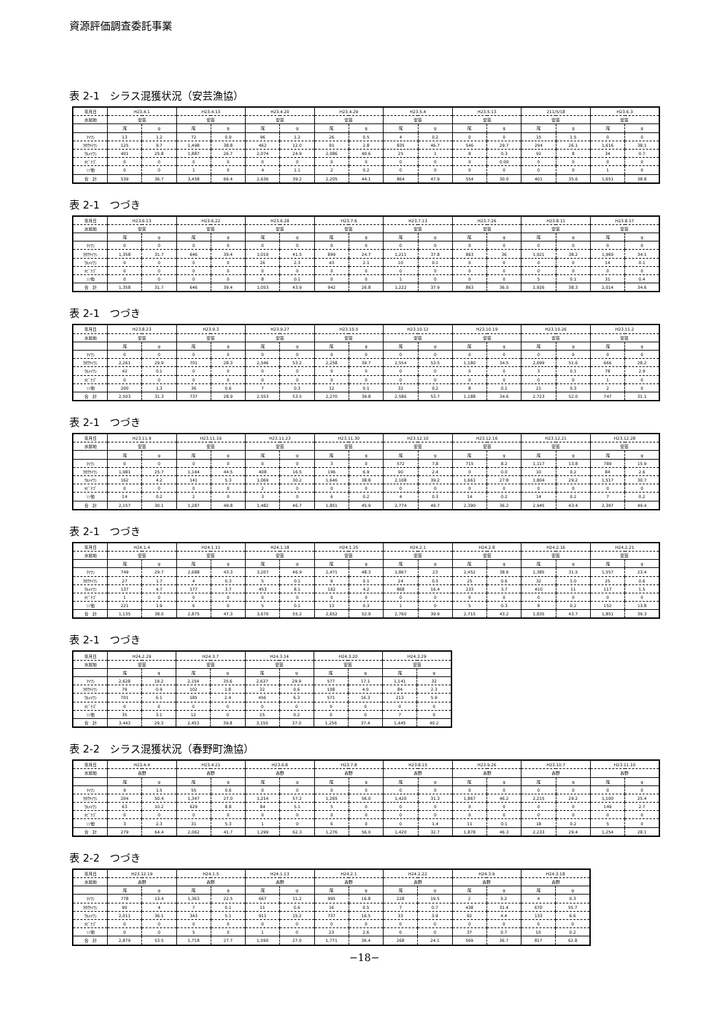資源評価調査委託事業
表 2-1　シラス混獲状況（安芸漁協）
| 年月日 | H23.4.1 | | H23.4.13 | | H23.4.20 | | H23.4.29 | | H23.5.4 | | H23.5.13 | | 211/5/18 | | H23.6.3 | |
| --- | --- | --- | --- | --- | --- | --- | --- | --- | --- | --- | --- | --- | --- | --- | --- | --- |
| 水揚地 | 安芸 | | 安芸 | | 安芸 | | 安芸 | | 安芸 | | 安芸 | | 安芸 | | 安芸 | |
| | 尾 | g | 尾 | g | 尾 | g | 尾 | g | 尾 | g | 尾 | g | 尾 | g | 尾 | g |
| ﾏｲﾜｼ | 13 | 1.2 | 72 | 0.9 | 96 | 1.2 | 26 | 0.5 | 4 | 0.2 | 0 | 0 | 15 | 1.5 | 0 | 0 |
| ｶﾀｸﾁｲﾜｼ | 125 | 9.7 | 1,498 | 38.8 | 462 | 12.0 | 91 | 2.8 | 835 | 46.7 | 546 | 29.7 | 294 | 26.1 | 1,616 | 38.1 |
| ｳﾙﾒｲﾜｼ | 401 | 25.8 | 1,887 | 26.7 | 2,074 | 24.9 | 2,086 | 40.6 | 25 | 1 | 8 | 0.3 | 92 | 8 | 34 | 0.7 |
| ｷﾋﾞﾅｺﾞ | 0 | 0 | 0 | 0 | 0 | 0 | 0 | 0 | 0 | 0 | 0 | 0.00 | 0 | 0 | 0 | 0 |
| ｿﾉ他 | 0 | 0 | 1 | 0 | 4 | 1.1 | 2 | 0.2 | 0 | 0 | 0 | 0 | 0 | 0 | 1 | 0 |
| 合 計 | 539 | 36.7 | 3,458 | 66.4 | 2,636 | 39.2 | 2,205 | 44.1 | 864 | 47.9 | 554 | 30.0 | 401 | 35.6 | 1,651 | 38.8 |
表 2-1　つづき
| 年月日 | H23.6.13 | | H23.6.22 | | H23.6.28 | | H23.7.6 | | H23.7.13 | | H23.7.26 | | H23.8.11 | | H23.8.17 | |
| --- | --- | --- | --- | --- | --- | --- | --- | --- | --- | --- | --- | --- | --- | --- | --- | --- |
| 水揚地 | 安芸 | | 安芸 | | 安芸 | | 安芸 | | 安芸 | | 安芸 | | 安芸 | | 安芸 | |
| | 尾 | g | 尾 | g | 尾 | g | 尾 | g | 尾 | g | 尾 | g | 尾 | g | 尾 | g |
| ﾏｲﾜｼ | 0 | 0 | 0 | 0 | 0 | 0 | 0 | 0 | 0 | 0 | 0 | 0 | 0 | 0 | 0 | 0 |
| ｶﾀｸﾁｲﾜｼ | 1,358 | 31.7 | 646 | 39.4 | 1,019 | 41.5 | 899 | 24.7 | 1,211 | 37.8 | 863 | 36 | 1,921 | 38.2 | 1,969 | 34.1 |
| ｳﾙﾒｲﾜｼ | 0 | 0 | 0 | 0 | 26 | 2.3 | 43 | 2.1 | 10 | 0.1 | 0 | 0 | 0 | 0 | 14 | 0.1 |
| ｷﾋﾞﾅｺﾞ | 0 | 0 | 0 | 0 | 0 | 0 | 0 | 0 | 0 | 0 | 0 | 0 | 0 | 0 | 0 | 0 |
| ｿﾉ他 | 0 | 0 | 0 | 0 | 8 | 0.1 | 0 | 0 | 1 | 0 | 0 | 0 | 5 | 0.1 | 31 | 0.4 |
| 合 計 | 1,358 | 31.7 | 646 | 39.4 | 1,053 | 43.9 | 942 | 26.8 | 1,222 | 37.9 | 863 | 36.0 | 1,926 | 38.3 | 2,014 | 34.6 |
表 2-1　つづき
| 年月日 | H23.8.23 | | H23.9.3 | | H23.9.27 | | H23.10.5 | | H23.10.12 | | H23.10.19 | | H23.10.26 | | H23.11.2 | |
| --- | --- | --- | --- | --- | --- | --- | --- | --- | --- | --- | --- | --- | --- | --- | --- | --- |
| 水揚地 | 安芸 | | 安芸 | | 安芸 | | 安芸 | | 安芸 | | 安芸 | | 安芸 | | 安芸 | |
| | 尾 | g | 尾 | g | 尾 | g | 尾 | g | 尾 | g | 尾 | g | 尾 | g | 尾 | g |
| ﾏｲﾜｼ | 0 | 0 | 0 | 0 | 0 | 0 | 0 | 0 | 0 | 0 | 0 | 0 | 0 | 0 | 0 | 0 |
| ｶﾀｸﾁｲﾜｼ | 2,261 | 29.9 | 701 | 28.3 | 2,546 | 53.2 | 2,258 | 39.7 | 2,554 | 53.5 | 1,180 | 34.5 | 2,699 | 51.6 | 666 | 28.2 |
| ｳﾙﾒｲﾜｼ | 42 | 0.1 | 0 | 0 | 0 | 0 | 0 | 0 | 0 | 0 | 0 | 0 | 3 | 0.1 | 78 | 2.9 |
| ｷﾋﾞﾅｺﾞ | 0 | 0 | 0 | 0 | 0 | 0 | 0 | 0 | 0 | 0 | 0 | 0 | 0 | 0 | 1 | 0 |
| ｿﾉ他 | 200 | 1.3 | 36 | 0.6 | 7 | 0.3 | 12 | 0.1 | 32 | 0.2 | 8 | 0.1 | 21 | 0.3 | 2 | 0 |
| 合 計 | 2,503 | 31.3 | 737 | 28.9 | 2,553 | 53.5 | 2,270 | 39.8 | 2,586 | 53.7 | 1,188 | 34.6 | 2,723 | 52.0 | 747 | 31.1 |
表 2-1　つづき
| 年月日 | H23.11.9 | | H23.11.16 | | H23.11.23 | | H23.11.30 | | H23.12.10 | | H23.12.16 | | H23.12.21 | | H23.12.28 | |
| --- | --- | --- | --- | --- | --- | --- | --- | --- | --- | --- | --- | --- | --- | --- | --- | --- |
| 水揚地 | 安芸 | | 安芸 | | 安芸 | | 安芸 | | 安芸 | | 安芸 | | 安芸 | | 安芸 | |
| | 尾 | g | 尾 | g | 尾 | g | 尾 | g | 尾 | g | 尾 | g | 尾 | g | 尾 | g |
| ﾏｲﾜｼ | 0 | 0 | 0 | 0 | 0 | 0 | 3 | 0 | 572 | 7.8 | 715 | 8.2 | 1,117 | 13.8 | 789 | 15.9 |
| ｶﾀｸﾁｲﾜｼ | 1,981 | 25.7 | 1,144 | 44.5 | 408 | 16.5 | 196 | 6.9 | 90 | 2.4 | 0 | 0.0 | 10 | 0.2 | 84 | 2.6 |
| ｳﾙﾒｲﾜｼ | 162 | 4.2 | 141 | 5.3 | 1,069 | 30.2 | 1,646 | 38.8 | 2,108 | 39.2 | 1,661 | 27.8 | 1,804 | 29.2 | 1,517 | 30.7 |
| ｷﾋﾞﾅｺﾞ | 0 | 0 | 0 | 0 | 2 | 0 | 0 | 0 | 0 | 0 | 0 | 0 | 0 | 0 | 0 | 0 |
| ｿﾉ他 | 14 | 0.2 | 2 | 0 | 3 | 0 | 6 | 0.2 | 4 | 0.3 | 14 | 0.2 | 14 | 0.2 | 7 | 0.2 |
| 合 計 | 2,157 | 30.1 | 1,287 | 49.8 | 1,482 | 46.7 | 1,851 | 45.9 | 2,774 | 49.7 | 2,390 | 36.2 | 2,945 | 43.4 | 2,397 | 49.4 |
表 2-1　つづき
| 年月日 | H24.1.4 | | H24.1.11 | | H24.1.18 | | H24.1.25 | | H24.2.1 | | H24.2.8 | | H24.2.16 | | H24.2.21 | |
| --- | --- | --- | --- | --- | --- | --- | --- | --- | --- | --- | --- | --- | --- | --- | --- | --- |
| 水揚地 | 安芸 | | 安芸 | | 安芸 | | 安芸 | | 安芸 | | 安芸 | | 安芸 | | 安芸 | |
| | 尾 | g | 尾 | g | 尾 | g | 尾 | g | 尾 | g | 尾 | g | 尾 | g | 尾 | g |
| ﾏｲﾜｼ | 749 | 29.7 | 2,688 | 43.3 | 3,207 | 46.9 | 2,471 | 48.3 | 1,867 | 23 | 2,452 | 38.6 | 1,385 | 31.5 | 1,557 | 23.4 |
| ｶﾀｸﾁｲﾜｼ | 27 | 1.7 | 4 | 0.3 | 5 | 0.1 | 6 | 0.1 | 24 | 0.5 | 25 | 0.6 | 32 | 1.0 | 25 | 0.6 |
| ｳﾙﾒｲﾜｼ | 137 | 4.7 | 177 | 3.7 | 453 | 8.1 | 162 | 4.2 | 868 | 16.4 | 233 | 3.7 | 410 | 11 | 117 | 1.5 |
| ｷﾋﾞﾅｺﾞ | 1 | 0 | 0 | 0 | 0 | 0 | 0 | 0 | 0 | 0 | 0 | 0 | 0 | 0 | 0 | 0 |
| ｿﾉ他 | 221 | 1.9 | 6 | 0 | 5 | 0.1 | 13 | 0.3 | 1 | 0 | 5 | 0.3 | 8 | 0.2 | 152 | 13.8 |
| 合 計 | 1,135 | 38.0 | 2,875 | 47.3 | 3,670 | 55.2 | 2,652 | 52.9 | 2,760 | 39.9 | 2,715 | 43.2 | 1,835 | 43.7 | 1,851 | 39.3 |
表 2-1　つづき
| 年月日 | H24.2.29 | | H24.3.7 | | H24.3.14 | | H24.3.20 | | H24.3.29 | |
| --- | --- | --- | --- | --- | --- | --- | --- | --- | --- | --- |
| 水揚地 | 安芸 | | 安芸 | | 安芸 | | 安芸 | | 安芸 | |
| | 尾 | g | 尾 | g | 尾 | g | 尾 | g | 尾 | g |
| ﾏｲﾜｼ | 2,628 | 19.2 | 2,154 | 35.6 | 2,637 | 29.9 | 577 | 17.1 | 1,141 | 32 |
| ｶﾀｸﾁｲﾜｼ | 79 | 0.9 | 102 | 1.8 | 32 | 0.6 | 108 | 4.0 | 84 | 2.3 |
| ｳﾙﾒｲﾜｼ | 701 | 6.1 | 185 | 2.4 | 456 | 6.3 | 571 | 16.3 | 213 | 5.9 |
| ｷﾋﾞﾅｺﾞ | 0 | 0 | 0 | 0 | 0 | 0 | 0 | 0 | 0 | 0 |
| ｿﾉ他 | 35 | 3.1 | 12 | 0 | 25 | 0.2 | 0 | 0 | 7 | 0 |
| 合 計 | 3,443 | 29.3 | 2,453 | 39.8 | 3,150 | 37.0 | 1,256 | 37.4 | 1,445 | 40.2 |
表 2-2　シラス混獲状況（春野町漁協）
| 年月日 | H23.4.4 | | H23.4.21 | | H23.6.8 | | H23.7.8 | | H23.8.15 | | H23.9.26 | | H23.10.7 | | H23.11.10 | |
| --- | --- | --- | --- | --- | --- | --- | --- | --- | --- | --- | --- | --- | --- | --- | --- | --- |
| 水揚地 | 春野 | | 春野 | | 春野 | | 春野 | | 春野 | | 春野 | | 春野 | | 春野 | |
| | 尾 | g | 尾 | g | 尾 | g | 尾 | g | 尾 | g | 尾 | g | 尾 | g | 尾 | g |
| ﾏｲﾜｼ | 9 | 1.5 | 55 | 0.6 | 0 | 0 | 0 | 0 | 0 | 0 | 0 | 0 | 0 | 0 | 0 | 0 |
| ｶﾀｸﾁｲﾜｼ | 204 | 50.4 | 1,347 | 27.0 | 1,214 | 57.2 | 1,265 | 56.0 | 1,420 | 31.3 | 1,867 | 46.2 | 2,215 | 29.2 | 1,100 | 25.4 |
| ｳﾙﾒｲﾜｼ | 63 | 10.2 | 629 | 8.8 | 84 | 5.1 | 5 | 0 | 0 | 0 | 0 | 0 | 0 | 0 | 149 | 2.7 |
| ｷﾋﾞﾅｺﾞ | 0 | 0 | 0 | 0 | 0 | 0 | 0 | 0 | 0 | 0 | 0 | 0 | 0 | 0 | 0 | 0 |
| ｿﾉ他 | 3 | 2.3 | 31 | 5.3 | 1 | 0 | 6 | 0 | 0 | 1.4 | 11 | 0.1 | 18 | 0.2 | 5 | 0 |
| 合 計 | 279 | 64.4 | 2,062 | 41.7 | 1,299 | 62.3 | 1,276 | 56.0 | 1,420 | 32.7 | 1,878 | 46.3 | 2,233 | 29.4 | 1,254 | 28.1 |
表 2-2　つづき
| 年月日 | H23.12.19 | | H24.1.5 | | H24.1.13 | | H24.2.1 | | H24.2.22 | | H24.3.9 | | H24.3.18 | |
| --- | --- | --- | --- | --- | --- | --- | --- | --- | --- | --- | --- | --- | --- | --- |
| 水揚地 | 春野 | | 春野 | | 春野 | | 春野 | | 春野 | | 春野 | | 春野 | |
| | 尾 | g | 尾 | g | 尾 | g | 尾 | g | 尾 | g | 尾 | g | 尾 | g |
| ﾏｲﾜｼ | 778 | 13.4 | 1,363 | 22.5 | 667 | 11.2 | 995 | 16.8 | 228 | 19.5 | 2 | 0.2 | 4 | 0.3 |
| ｶﾀｸﾁｲﾜｼ | 90 | 4 | 7 | 0.1 | 11 | 0.6 | 16 | 0.5 | 7 | 0.7 | 438 | 31.4 | 670 | 55.7 |
| ｳﾙﾒｲﾜｼ | 2,011 | 36.1 | 343 | 5.1 | 911 | 15.2 | 737 | 16.5 | 33 | 3.9 | 92 | 4.4 | 133 | 6.6 |
| ｷﾋﾞﾅｺﾞ | 0 | 0 | 0 | 0 | 0 | 0 | 0 | 0 | 0 | 0 | 0 | 0 | 0 | 0 |
| ｿﾉ他 | 0 | 0 | 5 | 0 | 1 | 0 | 23 | 2.6 | 0 | 0 | 37 | 0.7 | 10 | 0.2 |
| 合 計 | 2,879 | 53.5 | 1,718 | 27.7 | 1,590 | 27.0 | 1,771 | 36.4 | 268 | 24.1 | 569 | 36.7 | 817 | 62.8 |
−18−